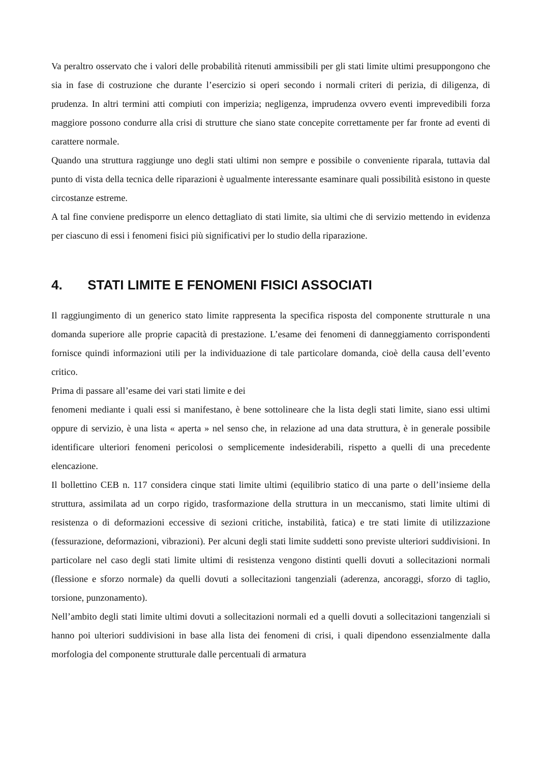Va peraltro osservato che i valori delle probabilità ritenuti ammissibili per gli stati limite ultimi presuppongono che sia in fase di costruzione che durante l’esercizio si operi secondo i normali criteri di perizia, di diligenza, di prudenza. In altri termini atti compiuti con imperizia; negligenza, imprudenza ovvero eventi imprevedibili forza maggiore possono condurre alla crisi di strutture che siano state concepite correttamente per far fronte ad eventi di carattere normale.
Quando una struttura raggiunge uno degli stati ultimi non sempre e possibile o conveniente riparala, tuttavia dal punto di vista della tecnica delle riparazioni è ugualmente interessante esaminare quali possibilità esistono in queste circostanze estreme.
A tal fine conviene predisporre un elenco dettagliato di stati limite, sia ultimi che di servizio mettendo in evidenza per ciascuno di essi i fenomeni fisici più significativi per lo studio della riparazione.
4. STATI LIMITE E FENOMENI FISICI ASSOCIATI
Il raggiungimento di un generico stato limite rappresenta la specifica risposta del componente strutturale n una domanda superiore alle proprie capacità di prestazione. L’esame dei fenomeni di danneggiamento corrispondenti fornisce quindi informazioni utili per la individuazione di tale particolare domanda, cioè della causa dell’evento critico.
Prima di passare all’esame dei vari stati limite e dei
fenomeni mediante i quali essi si manifestano, è bene sottolineare che la lista degli stati limite, siano essi ultimi oppure di servizio, è una lista « aperta » nel senso che, in relazione ad una data struttura, è in generale possibile identificare ulteriori fenomeni pericolosi o semplicemente indesiderabili, rispetto a quelli di una precedente elencazione.
Il bollettino CEB n. 117 considera cinque stati limite ultimi (equilibrio statico di una parte o dell’insieme della struttura, assimilata ad un corpo rigido, trasformazione della struttura in un meccanismo, stati limite ultimi di resistenza o di deformazioni eccessive di sezioni critiche, instabilità, fatica) e tre stati limite di utilizzazione (fessurazione, deformazioni, vibrazioni). Per alcuni degli stati limite suddetti sono previste ulteriori suddivisioni. In particolare nel caso degli stati limite ultimi di resistenza vengono distinti quelli dovuti a sollecitazioni normali (flessione e sforzo normale) da quelli dovuti a sollecitazioni tangenziali (aderenza, ancoraggi, sforzo di taglio, torsione, punzonamento).
Nell’ambito degli stati limite ultimi dovuti a sollecitazioni normali ed a quelli dovuti a sollecitazioni tangenziali si hanno poi ulteriori suddivisioni in base alla lista dei fenomeni di crisi, i quali dipendono essenzialmente dalla morfologia del componente strutturale dalle percentuali di armatura